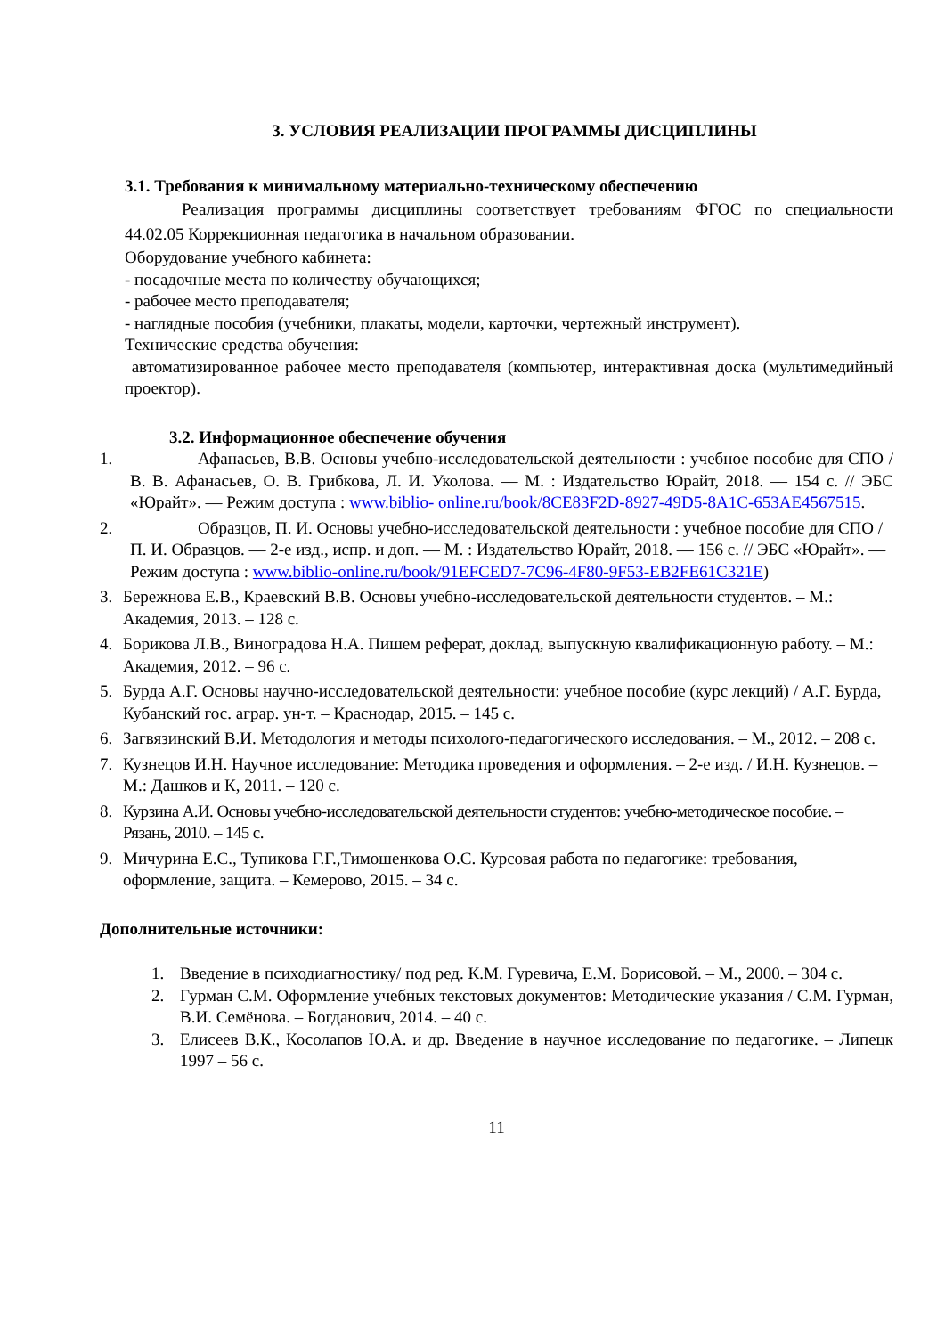3. УСЛОВИЯ РЕАЛИЗАЦИИ ПРОГРАММЫ ДИСЦИПЛИНЫ
3.1. Требования к минимальному материально-техническому обеспечению
Реализация программы дисциплины соответствует требованиям ФГОС по специальности 44.02.05 Коррекционная педагогика в начальном образовании.
Оборудование учебного кабинета:
- посадочные места по количеству обучающихся;
- рабочее место преподавателя;
- наглядные пособия (учебники, плакаты, модели, карточки, чертежный инструмент).
Технические средства обучения:
автоматизированное рабочее место преподавателя (компьютер, интерактивная доска (мультимедийный проектор).
3.2. Информационное обеспечение обучения
1. Афанасьев, В.В. Основы учебно-исследовательской деятельности : учебное пособие для СПО / В. В. Афанасьев, О. В. Грибкова, Л. И. Уколова. — М. : Издательство Юрайт, 2018. — 154 с. // ЭБС «Юрайт». — Режим доступа : www.biblio- online.ru/book/8CE83F2D-8927-49D5-8A1C-653AE4567515.
2. Образцов, П. И. Основы учебно-исследовательской деятельности : учебное пособие для СПО / П. И. Образцов. — 2-е изд., испр. и доп. — М. : Издательство Юрайт, 2018. — 156 с. // ЭБС «Юрайт». — Режим доступа : www.biblio-online.ru/book/91EFCED7-7C96-4F80-9F53-EB2FE61C321E)
3. Бережнова Е.В., Краевский В.В. Основы учебно-исследовательской деятельности студентов. – М.: Академия, 2013. – 128 с.
4. Борикова Л.В., Виноградова Н.А. Пишем реферат, доклад, выпускную квалификационную работу. – М.: Академия, 2012. – 96 с.
5. Бурда А.Г. Основы научно-исследовательской деятельности: учебное пособие (курс лекций) / А.Г. Бурда, Кубанский гос. аграр. ун-т. – Краснодар, 2015. – 145 с.
6. Загвязинский В.И. Методология и методы психолого-педагогического исследования. – М., 2012. – 208 с.
7. Кузнецов И.Н. Научное исследование: Методика проведения и оформления. – 2-е изд. / И.Н. Кузнецов. – М.: Дашков и К, 2011. – 120 с.
8. Курзина А.И. Основы учебно-исследовательской деятельности студентов: учебно-методическое пособие. – Рязань, 2010. – 145 с.
9. Мичурина Е.С., Тупикова Г.Г.,Тимошенкова О.С. Курсовая работа по педагогике: требования, оформление, защита. – Кемерово, 2015. – 34 с.
Дополнительные источники:
1. Введение в психодиагностику/ под ред. К.М. Гуревича, Е.М. Борисовой. – М., 2000. – 304 с.
2. Гурман С.М. Оформление учебных текстовых документов: Методические указания / С.М. Гурман, В.И. Семёнова. – Богданович, 2014. – 40 с.
3. Елисеев В.К., Косолапов Ю.А. и др. Введение в научное исследование по педагогике. – Липецк 1997 – 56 с.
11